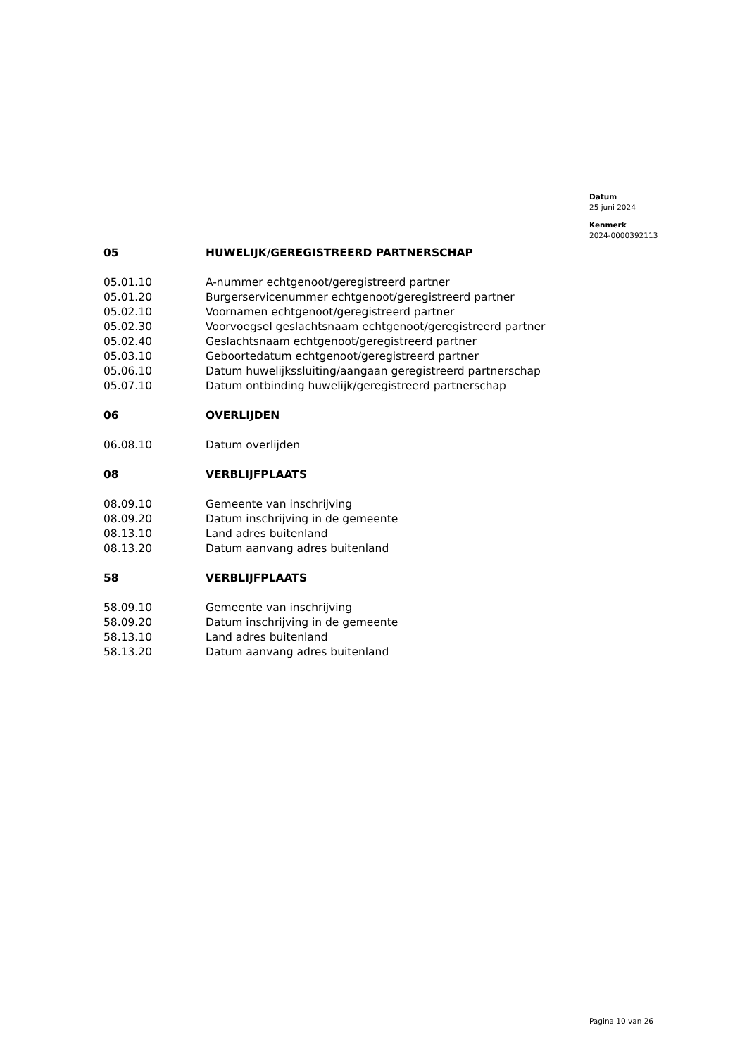Datum
25 juni 2024
Kenmerk
2024-0000392113
| 05 | HUWELIJK/GEREGISTREERD PARTNERSCHAP |
| 05.01.10 | A-nummer echtgenoot/geregistreerd partner |
| 05.01.20 | Burgerservicenummer echtgenoot/geregistreerd partner |
| 05.02.10 | Voornamen echtgenoot/geregistreerd partner |
| 05.02.30 | Voorvoegsel geslachtsnaam echtgenoot/geregistreerd partner |
| 05.02.40 | Geslachtsnaam echtgenoot/geregistreerd partner |
| 05.03.10 | Geboortedatum echtgenoot/geregistreerd partner |
| 05.06.10 | Datum huwelijkssluiting/aangaan geregistreerd partnerschap |
| 05.07.10 | Datum ontbinding huwelijk/geregistreerd partnerschap |
| 06 | OVERLIJDEN |
| 06.08.10 | Datum overlijden |
| 08 | VERBLIJFPLAATS |
| 08.09.10 | Gemeente van inschrijving |
| 08.09.20 | Datum inschrijving in de gemeente |
| 08.13.10 | Land adres buitenland |
| 08.13.20 | Datum aanvang adres buitenland |
| 58 | VERBLIJFPLAATS |
| 58.09.10 | Gemeente van inschrijving |
| 58.09.20 | Datum inschrijving in de gemeente |
| 58.13.10 | Land adres buitenland |
| 58.13.20 | Datum aanvang adres buitenland |
Pagina 10 van 26